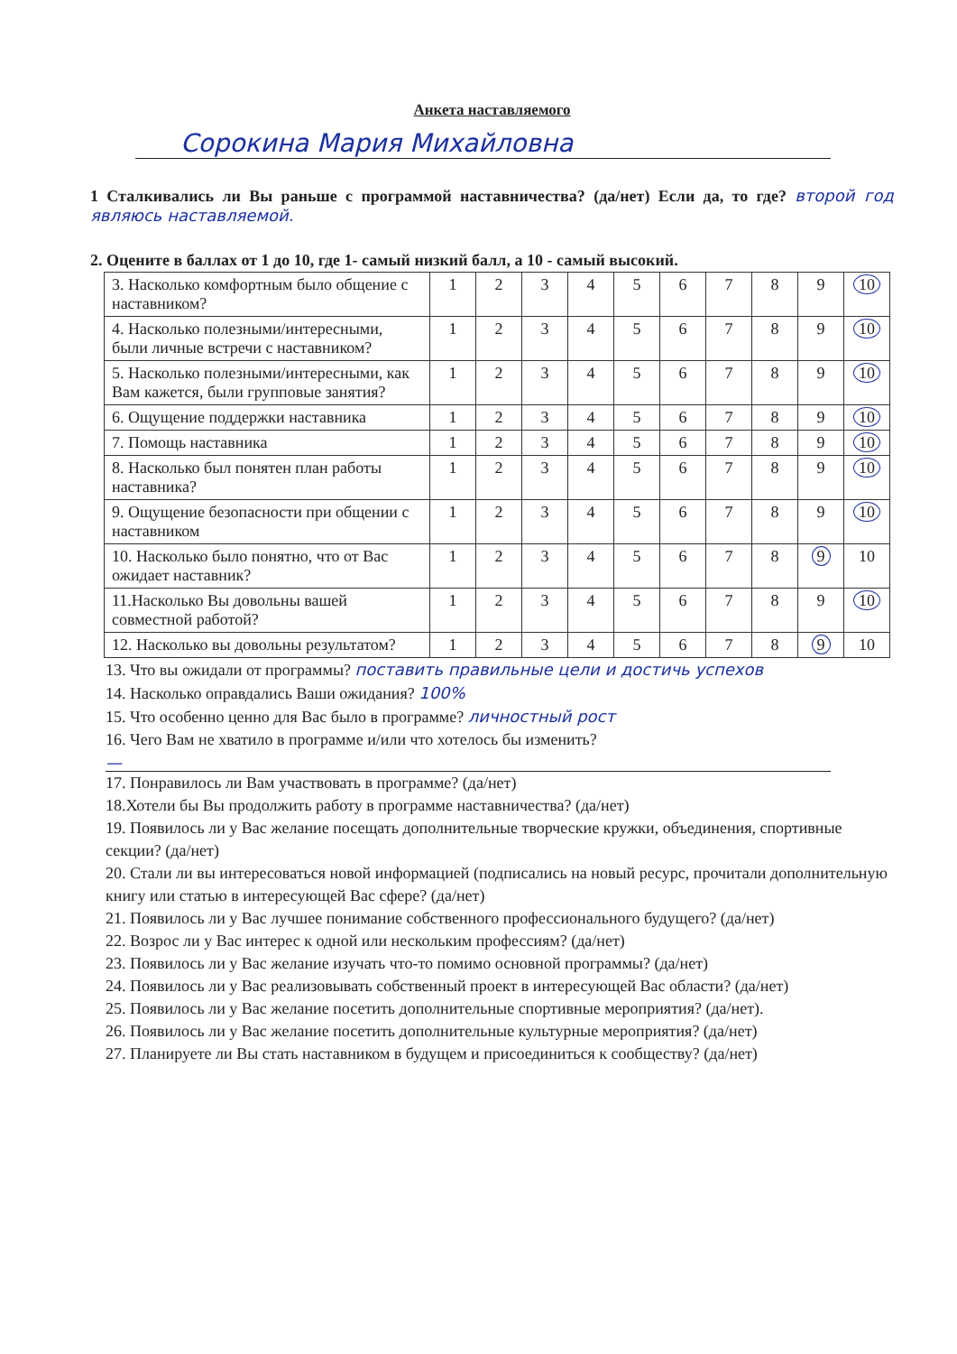Анкета наставляемого
Сорокина Мария Михайловна
1 Сталкивались ли Вы раньше с программой наставничества? (да/нет) Если да, то где? второй год являюсь наставляемой.
2. Оцените в баллах от 1 до 10, где 1- самый низкий балл, а 10 - самый высокий.
| 3. Насколько комфортным было общение с наставником? | 1 | 2 | 3 | 4 | 5 | 6 | 7 | 8 | 9 | 10 |
| 4. Насколько полезными/интересными, были личные встречи с наставником? | 1 | 2 | 3 | 4 | 5 | 6 | 7 | 8 | 9 | 10 |
| 5. Насколько полезными/интересными, как Вам кажется, были групповые занятия? | 1 | 2 | 3 | 4 | 5 | 6 | 7 | 8 | 9 | 10 |
| 6. Ощущение поддержки наставника | 1 | 2 | 3 | 4 | 5 | 6 | 7 | 8 | 9 | 10 |
| 7. Помощь наставника | 1 | 2 | 3 | 4 | 5 | 6 | 7 | 8 | 9 | 10 |
| 8. Насколько был понятен план работы наставника? | 1 | 2 | 3 | 4 | 5 | 6 | 7 | 8 | 9 | 10 |
| 9. Ощущение безопасности при общении с наставником | 1 | 2 | 3 | 4 | 5 | 6 | 7 | 8 | 9 | 10 |
| 10. Насколько было понятно, что от Вас ожидает наставник? | 1 | 2 | 3 | 4 | 5 | 6 | 7 | 8 | 9 | 10 |
| 11.Насколько Вы довольны вашей совместной работой? | 1 | 2 | 3 | 4 | 5 | 6 | 7 | 8 | 9 | 10 |
| 12. Насколько вы довольны результатом? | 1 | 2 | 3 | 4 | 5 | 6 | 7 | 8 | 9 | 10 |
13. Что вы ожидали от программы? поставить правильные цели и достичь успехов
14. Насколько оправдались Ваши ожидания? 100%
15. Что особенно ценно для Вас было в программе? личностный рост
16. Чего Вам не хватило в программе и/или что хотелось бы изменить?
—
17. Понравилось ли Вам участвовать в программе? (да/нет)
18.Хотели бы Вы продолжить работу в программе наставничества? (да/нет)
19. Появилось ли у Вас желание посещать дополнительные творческие кружки, объединения, спортивные секции? (да/нет)
20. Стали ли вы интересоваться новой информацией (подписались на новый ресурс, прочитали дополнительную книгу или статью в интересующей Вас сфере? (да/нет)
21. Появилось ли у Вас лучшее понимание собственного профессионального будущего? (да/нет)
22. Возрос ли у Вас интерес к одной или нескольким профессиям? (да/нет)
23. Появилось ли у Вас желание изучать что-то помимо основной программы? (да/нет)
24. Появилось ли у Вас реализовывать собственный проект в интересующей Вас области? (да/нет)
25. Появилось ли у Вас желание посетить дополнительные спортивные мероприятия? (да/нет).
26. Появилось ли у Вас желание посетить дополнительные культурные мероприятия? (да/нет)
27. Планируете ли Вы стать наставником в будущем и присоединиться к сообществу? (да/нет)